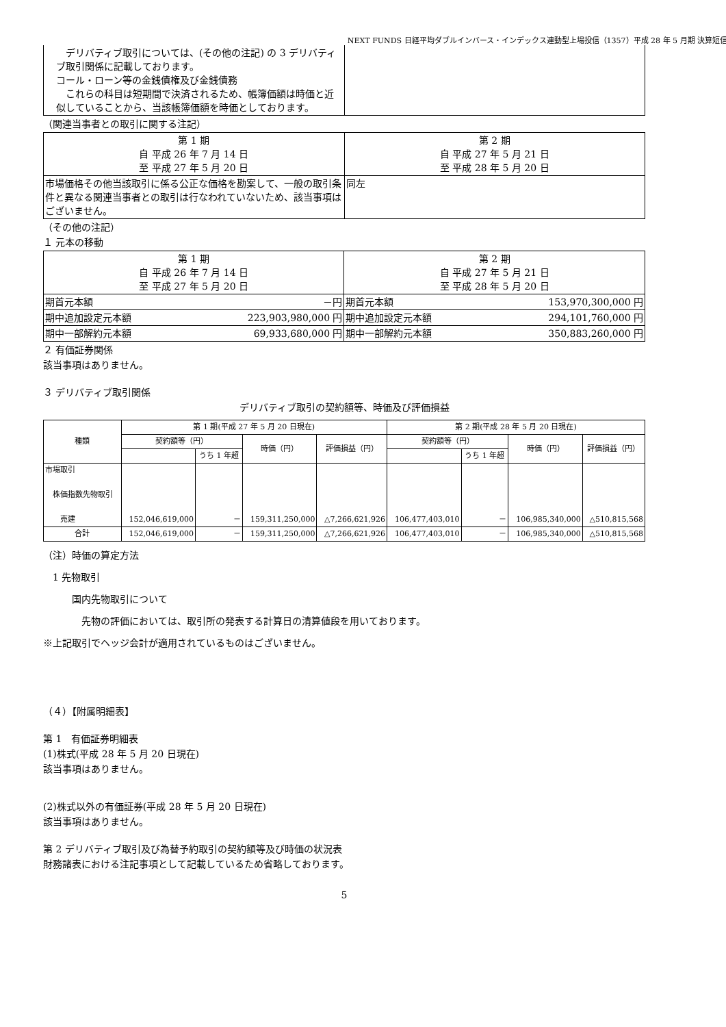NEXT FUNDS 日経平均ダブルインバース・インデックス連動型上場投信（1357）平成 28 年 5 月期 決算短信
| デリバティブ取引については、(その他の注記) の 3 デリバティブ取引関係に記載しております。 コール・ローン等の金銭債権及び金銭債務 これらの科目は短期間で決済されるため、帳簿価額は時価と近似していることから、当該帳簿価額を時価としております。 | |
（関連当事者との取引に関する注記）
| 第 1 期 自 平成 26 年 7 月 14 日 至 平成 27 年 5 月 20 日 | 第 2 期 自 平成 27 年 5 月 21 日 至 平成 28 年 5 月 20 日 |
| 市場価格その他当該取引に係る公正な価格を勘案して、一般の取引条件と異なる関連当事者との取引は行なわれていないため、該当事項はございません。 | 同左 |
（その他の注記）
１ 元本の移動
| 第 1 期 自 平成 26 年 7 月 14 日 至 平成 27 年 5 月 20 日 | | 第 2 期 自 平成 27 年 5 月 21 日 至 平成 28 年 5 月 20 日 | |
| 期首元本額 | －円 | 期首元本額 | 153,970,300,000 円 |
| 期中追加設定元本額 | 223,903,980,000 円 | 期中追加設定元本額 | 294,101,760,000 円 |
| 期中一部解約元本額 | 69,933,680,000 円 | 期中一部解約元本額 | 350,883,260,000 円 |
２ 有価証券関係
該当事項はありません。
３ デリバティブ取引関係
デリバティブ取引の契約額等、時価及び評価損益
| 種類 | 第 1 期(平成 27 年 5 月 20 日現在) | | | | 第 2 期(平成 28 年 5 月 20 日現在) | | | |
| --- | --- | --- | --- | --- | --- | --- | --- | --- |
| | 契約額等（円） | | 時価（円） | 評価損益（円） | 契約額等（円） | | 時価（円） | 評価損益（円） |
| | | うち 1 年超 | | | | うち 1 年超 | | |
| 市場取引 株価指数先物取引 売建 | 152,046,619,000 | － | 159,311,250,000 | △7,266,621,926 | 106,477,403,010 | － | 106,985,340,000 | △510,815,568 |
| 合計 | 152,046,619,000 | － | 159,311,250,000 | △7,266,621,926 | 106,477,403,010 | － | 106,985,340,000 | △510,815,568 |
（注）時価の算定方法
　1 先物取引
　　　国内先物取引について
　　　　先物の評価においては、取引所の発表する計算日の清算値段を用いております。
※上記取引でヘッジ会計が適用されているものはございません。
（４）【附属明細表】
第 1　有価証券明細表
(1)株式(平成 28 年 5 月 20 日現在)
該当事項はありません。
(2)株式以外の有価証券(平成 28 年 5 月 20 日現在)
該当事項はありません。
第 2 デリバティブ取引及び為替予約取引の契約額等及び時価の状況表
財務諸表における注記事項として記載しているため省略しております。
5